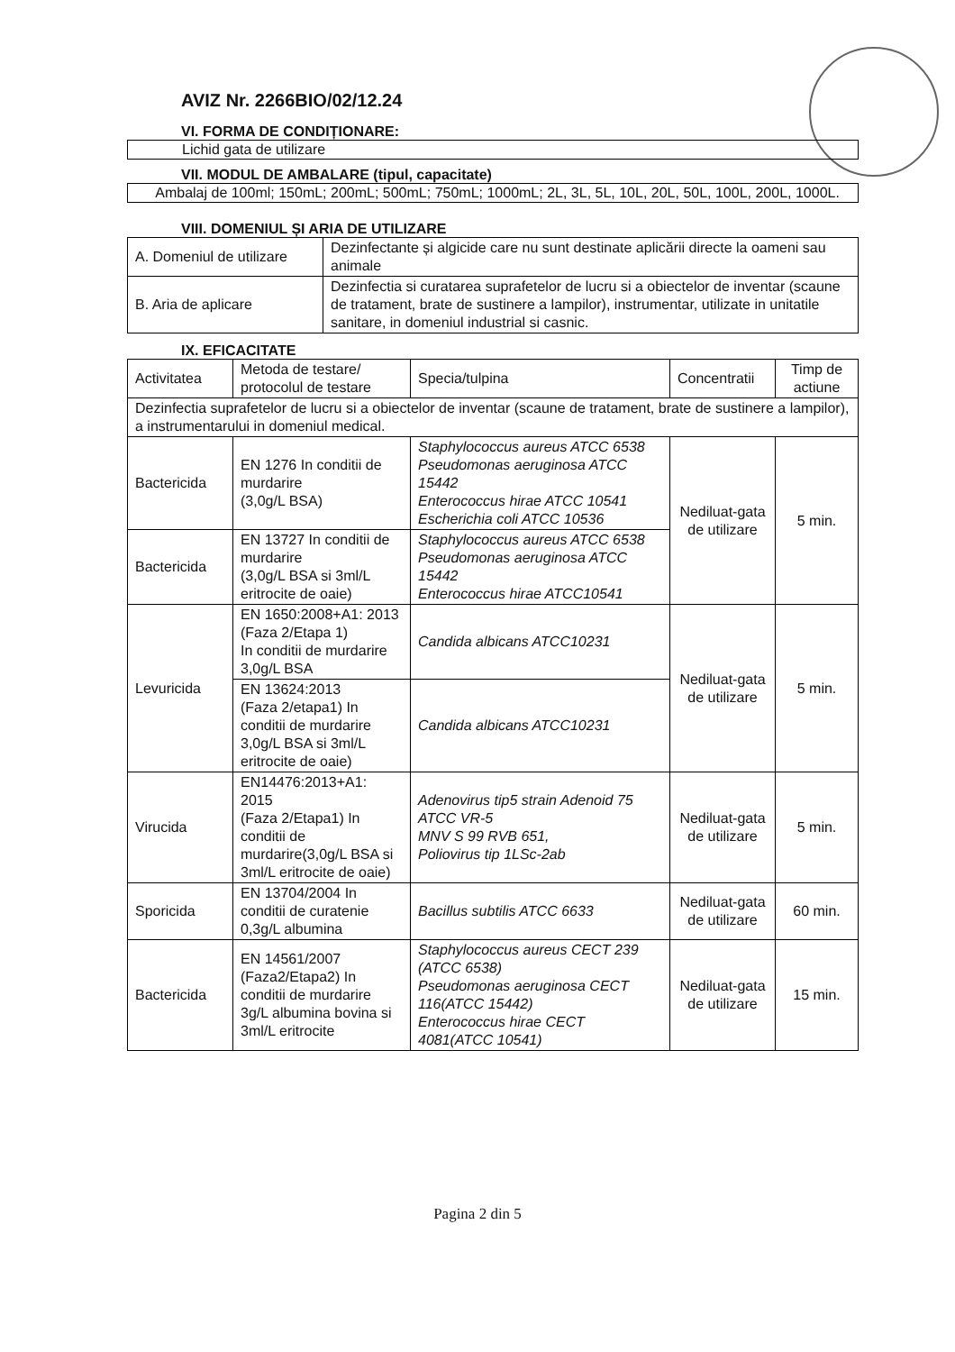AVIZ Nr. 2266BIO/02/12.24
VI. FORMA DE CONDIȚIONARE:
Lichid gata de utilizare
VII. MODUL DE AMBALARE (tipul, capacitate)
Ambalaj de 100ml; 150mL; 200mL; 500mL; 750mL; 1000mL; 2L, 3L, 5L, 10L, 20L, 50L, 100L, 200L, 1000L.
VIII. DOMENIUL ȘI ARIA DE UTILIZARE
| A. Domeniul de utilizare | Dezinfectante și algicide care nu sunt destinate aplicării directe la oameni sau animale |
| B. Aria de aplicare | Dezinfectia si curatarea suprafetelor de lucru si a obiectelor de inventar (scaune de tratament, brate de sustinere a lampilor), instrumentar, utilizate in unitatile sanitare, in domeniul industrial si casnic. |
IX. EFICACITATE
| Activitatea | Metoda de testare/ protocolul de testare | Specia/tulpina | Concentratii | Timp de actiune |
| --- | --- | --- | --- | --- |
| Dezinfectia suprafetelor de lucru si a obiectelor de inventar (scaune de tratament, brate de sustinere a lampilor), a instrumentarului in domeniul medical. | | | | |
| Bactericida | EN 1276 In conditii de murdarire (3,0g/L BSA) | Staphylococcus aureus ATCC 6538 Pseudomonas aeruginosa ATCC 15442 Enterococcus hirae ATCC 10541 Escherichia coli ATCC 10536 | Nediluat-gata de utilizare | 5 min. |
| Bactericida | EN 13727 In conditii de murdarire (3,0g/L BSA si 3ml/L eritrocite de oaie) | Staphylococcus aureus ATCC 6538 Pseudomonas aeruginosa ATCC 15442 Enterococcus hirae ATCC10541 | | |
| Levuricida | EN 1650:2008+A1: 2013 (Faza 2/Etapa 1) In conditii de murdarire 3,0g/L BSA | Candida albicans ATCC10231 | Nediluat-gata de utilizare | 5 min. |
| | EN 13624:2013 (Faza 2/etapa1) In conditii de murdarire 3,0g/L BSA si 3ml/L eritrocite de oaie) | Candida albicans ATCC10231 | | |
| Virucida | EN14476:2013+A1: 2015 (Faza 2/Etapa1) In conditii de murdarire(3,0g/L BSA si 3ml/L eritrocite de oaie) | Adenovirus tip5 strain Adenoid 75 ATCC VR-5 MNV S 99 RVB 651, Poliovirus tip 1LSc-2ab | Nediluat-gata de utilizare | 5 min. |
| Sporicida | EN 13704/2004 In conditii de curatenie 0,3g/L albumina | Bacillus subtilis ATCC 6633 | Nediluat-gata de utilizare | 60 min. |
| Bactericida | EN 14561/2007 (Faza2/Etapa2) In conditii de murdarire 3g/L albumina bovina si 3ml/L eritrocite | Staphylococcus aureus CECT 239 (ATCC 6538) Pseudomonas aeruginosa CECT 116(ATCC 15442) Enterococcus hirae CECT 4081(ATCC 10541) | Nediluat-gata de utilizare | 15 min. |
Pagina 2 din 5